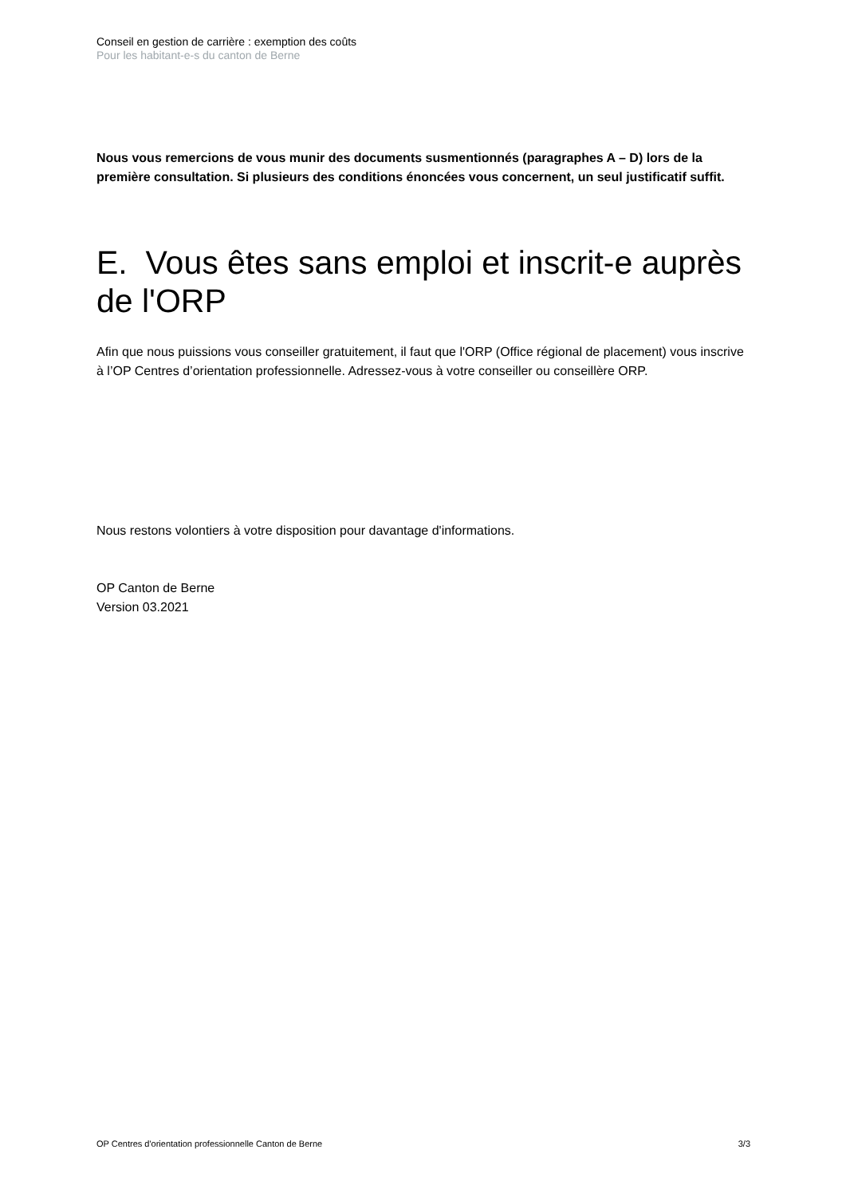Conseil en gestion de carrière : exemption des coûts
Pour les habitant-e-s du canton de Berne
Nous vous remercions de vous munir des documents susmentionnés (paragraphes A – D) lors de la première consultation. Si plusieurs des conditions énoncées vous concernent, un seul justificatif suffit.
E. Vous êtes sans emploi et inscrit-e auprès de l'ORP
Afin que nous puissions vous conseiller gratuitement, il faut que l'ORP (Office régional de placement) vous inscrive à l’OP Centres d’orientation professionnelle. Adressez-vous à votre conseiller ou conseillère ORP.
Nous restons volontiers à votre disposition pour davantage d'informations.
OP Canton de Berne
Version 03.2021
OP Centres d'orientation professionnelle Canton de Berne 3/3